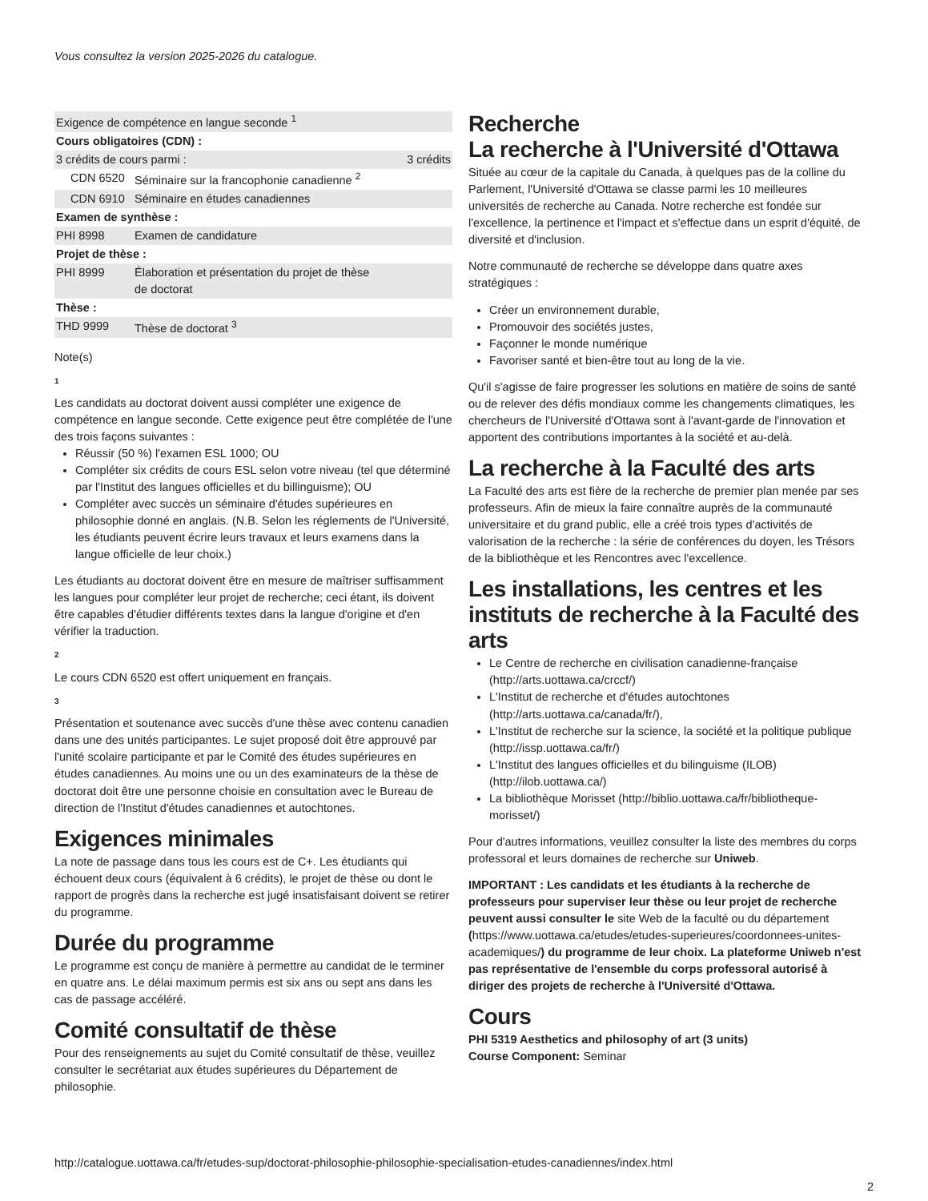Vous consultez la version 2025-2026 du catalogue.
| Exigence de compétence en langue seconde <sup>1</sup> | | |
| Cours obligatoires (CDN) : | | |
| 3 crédits de cours parmi : | | 3 crédits |
| CDN 6520 | Séminaire sur la francophonie canadienne <sup>2</sup> | |
| CDN 6910 | Séminaire en études canadiennes | |
| Examen de synthèse : | | |
| PHI 8998 | Examen de candidature | |
| Projet de thèse : | | |
| PHI 8999 | Élaboration et présentation du projet de thèse de doctorat | |
| Thèse : | | |
| THD 9999 | Thèse de doctorat <sup>3</sup> | |
Note(s)
1
Les candidats au doctorat doivent aussi compléter une exigence de compétence en langue seconde. Cette exigence peut être complétée de l'une des trois façons suivantes :
Réussir (50 %) l'examen ESL 1000; OU
Compléter six crédits de cours ESL selon votre niveau (tel que déterminé par l'Institut des langues officielles et du billinguisme); OU
Compléter avec succès un séminaire d'études supérieures en philosophie donné en anglais. (N.B. Selon les réglements de l'Université, les étudiants peuvent écrire leurs travaux et leurs examens dans la langue officielle de leur choix.)
Les étudiants au doctorat doivent être en mesure de maîtriser suffisamment les langues pour compléter leur projet de recherche; ceci étant, ils doivent être capables d'étudier différents textes dans la langue d'origine et d'en vérifier la traduction.
2
Le cours CDN 6520 est offert uniquement en français.
3
Présentation et soutenance avec succès d'une thèse avec contenu canadien dans une des unités participantes. Le sujet proposé doit être approuvé par l'unité scolaire participante et par le Comité des études supérieures en études canadiennes. Au moins une ou un des examinateurs de la thèse de doctorat doit être une personne choisie en consultation avec le Bureau de direction de l'Institut d'études canadiennes et autochtones.
Exigences minimales
La note de passage dans tous les cours est de C+. Les étudiants qui échouent deux cours (équivalent à 6 crédits), le projet de thèse ou dont le rapport de progrès dans la recherche est jugé insatisfaisant doivent se retirer du programme.
Durée du programme
Le programme est conçu de manière à permettre au candidat de le terminer en quatre ans. Le délai maximum permis est six ans ou sept ans dans les cas de passage accéléré.
Comité consultatif de thèse
Pour des renseignements au sujet du Comité consultatif de thèse, veuillez consulter le secrétariat aux études supérieures du Département de philosophie.
Recherche
La recherche à l'Université d'Ottawa
Située au cœur de la capitale du Canada, à quelques pas de la colline du Parlement, l'Université d'Ottawa se classe parmi les 10 meilleures universités de recherche au Canada. Notre recherche est fondée sur l'excellence, la pertinence et l'impact et s'effectue dans un esprit d'équité, de diversité et d'inclusion.
Notre communauté de recherche se développe dans quatre axes stratégiques :
Créer un environnement durable,
Promouvoir des sociétés justes,
Façonner le monde numérique
Favoriser santé et bien-être tout au long de la vie.
Qu'il s'agisse de faire progresser les solutions en matière de soins de santé ou de relever des défis mondiaux comme les changements climatiques, les chercheurs de l'Université d'Ottawa sont à l'avant-garde de l'innovation et apportent des contributions importantes à la société et au-delà.
La recherche à la Faculté des arts
La Faculté des arts est fière de la recherche de premier plan menée par ses professeurs. Afin de mieux la faire connaître auprès de la communauté universitaire et du grand public, elle a créé trois types d'activités de valorisation de la recherche : la série de conférences du doyen, les Trésors de la bibliothèque et les Rencontres avec l'excellence.
Les installations, les centres et les instituts de recherche à la Faculté des arts
Le Centre de recherche en civilisation canadienne-française (http://arts.uottawa.ca/crccf/)
L'Institut de recherche et d'études autochtones (http://arts.uottawa.ca/canada/fr/),
L'Institut de recherche sur la science, la société et la politique publique (http://issp.uottawa.ca/fr/)
L'Institut des langues officielles et du bilinguisme (ILOB) (http://ilob.uottawa.ca/)
La bibliothèque Morisset (http://biblio.uottawa.ca/fr/bibliotheque-morisset/)
Pour d'autres informations, veuillez consulter la liste des membres du corps professoral et leurs domaines de recherche sur Uniweb.
IMPORTANT : Les candidats et les étudiants à la recherche de professeurs pour superviser leur thèse ou leur projet de recherche peuvent aussi consulter le site Web de la faculté ou du département (https://www.uottawa.ca/etudes/etudes-superieures/coordonnees-unites-academiques/) du programme de leur choix. La plateforme Uniweb n'est pas représentative de l'ensemble du corps professoral autorisé à diriger des projets de recherche à l'Université d'Ottawa.
Cours
PHI 5319 Aesthetics and philosophy of art (3 units)
Course Component: Seminar
http://catalogue.uottawa.ca/fr/etudes-sup/doctorat-philosophie-philosophie-specialisation-etudes-canadiennes/index.html
2